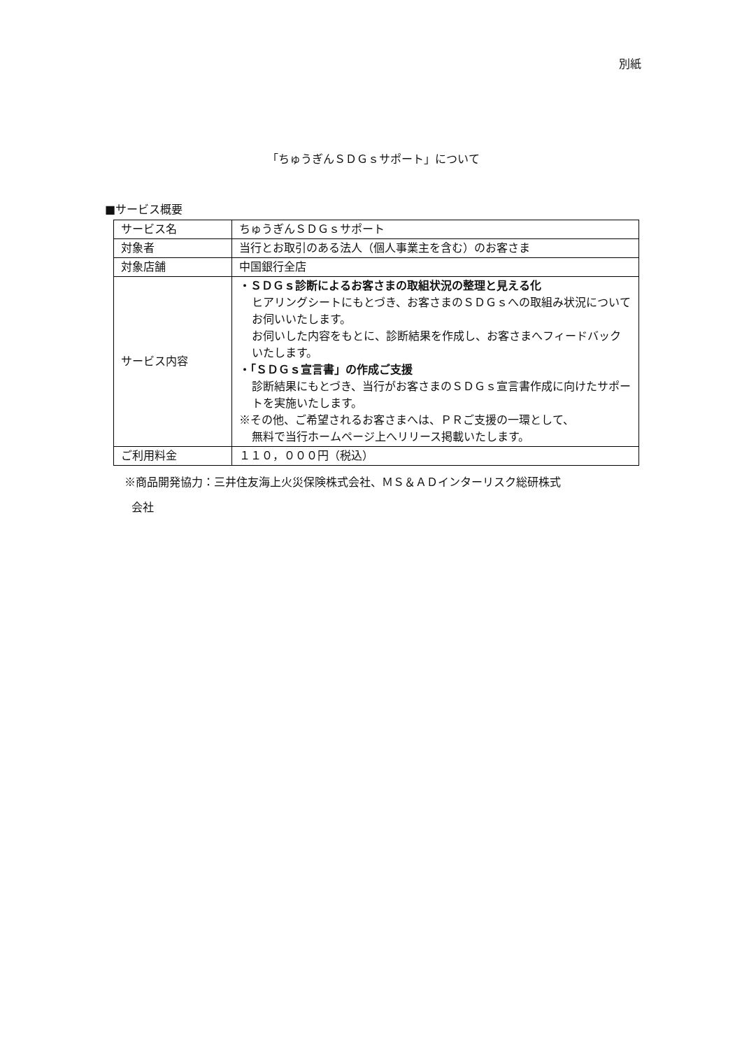別紙
「ちゅうぎんＳＤＧｓサポート」について
■サービス概要
| サービス名 | ちゅうぎんＳＤＧｓサポート |
| 対象者 | 当行とお取引のある法人（個人事業主を含む）のお客さま |
| 対象店舗 | 中国銀行全店 |
| サービス内容 | ・ＳＤＧｓ診断によるお客さまの取組状況の整理と見える化 ヒアリングシートにもとづき、お客さまのＳＤＧｓへの取組み状況についてお伺いいたします。 お伺いした内容をもとに、診断結果を作成し、お客さまへフィードバックいたします。 ・「ＳＤＧｓ宣言書」の作成ご支援 診断結果にもとづき、当行がお客さまのＳＤＧｓ宣言書作成に向けたサポートを実施いたします。 ※その他、ご希望されるお客さまへは、ＰＲご支援の一環として、 無料で当行ホームページ上へリリース掲載いたします。 |
| ご利用料金 | １１０，０００円（税込） |
※商品開発協力：三井住友海上火災保険株式会社、ＭＳ＆ＡＤインターリスク総研株式
会社